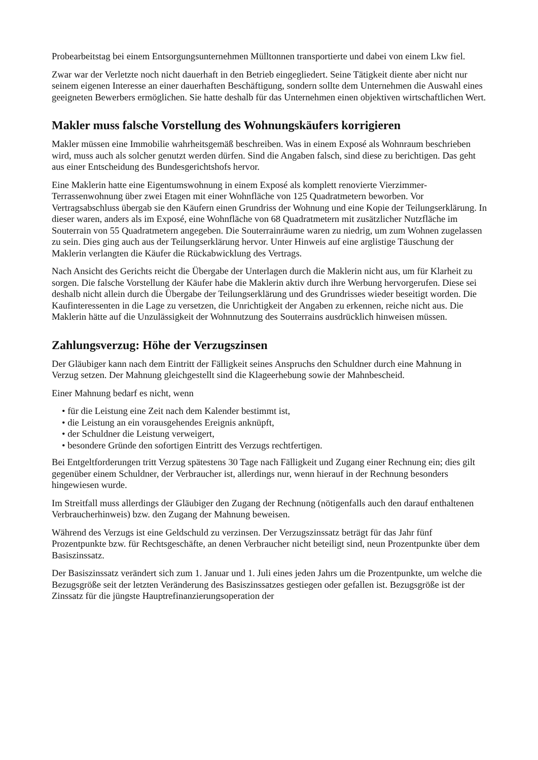Probearbeitstag bei einem Entsorgungsunternehmen Mülltonnen transportierte und dabei von einem Lkw fiel.
Zwar war der Verletzte noch nicht dauerhaft in den Betrieb eingegliedert. Seine Tätigkeit diente aber nicht nur seinem eigenen Interesse an einer dauerhaften Beschäftigung, sondern sollte dem Unternehmen die Auswahl eines geeigneten Bewerbers ermöglichen. Sie hatte deshalb für das Unternehmen einen objektiven wirtschaftlichen Wert.
Makler muss falsche Vorstellung des Wohnungskäufers korrigieren
Makler müssen eine Immobilie wahrheitsgemäß beschreiben. Was in einem Exposé als Wohnraum beschrieben wird, muss auch als solcher genutzt werden dürfen. Sind die Angaben falsch, sind diese zu berichtigen. Das geht aus einer Entscheidung des Bundesgerichtshofs hervor.
Eine Maklerin hatte eine Eigentumswohnung in einem Exposé als komplett renovierte Vierzimmer-Terrassenwohnung über zwei Etagen mit einer Wohnfläche von 125 Quadratmetern beworben. Vor Vertragsabschluss übergab sie den Käufern einen Grundriss der Wohnung und eine Kopie der Teilungserklärung. In dieser waren, anders als im Exposé, eine Wohnfläche von 68 Quadratmetern mit zusätzlicher Nutzfläche im Souterrain von 55 Quadratmetern angegeben. Die Souterrainräume waren zu niedrig, um zum Wohnen zugelassen zu sein. Dies ging auch aus der Teilungserklärung hervor. Unter Hinweis auf eine arglistige Täuschung der Maklerin verlangten die Käufer die Rückabwicklung des Vertrags.
Nach Ansicht des Gerichts reicht die Übergabe der Unterlagen durch die Maklerin nicht aus, um für Klarheit zu sorgen. Die falsche Vorstellung der Käufer habe die Maklerin aktiv durch ihre Werbung hervorgerufen. Diese sei deshalb nicht allein durch die Übergabe der Teilungserklärung und des Grundrisses wieder beseitigt worden. Die Kaufinteressenten in die Lage zu versetzen, die Unrichtigkeit der Angaben zu erkennen, reiche nicht aus. Die Maklerin hätte auf die Unzulässigkeit der Wohnnutzung des Souterrains ausdrücklich hinweisen müssen.
Zahlungsverzug: Höhe der Verzugszinsen
Der Gläubiger kann nach dem Eintritt der Fälligkeit seines Anspruchs den Schuldner durch eine Mahnung in Verzug setzen. Der Mahnung gleichgestellt sind die Klageerhebung sowie der Mahnbescheid.
Einer Mahnung bedarf es nicht, wenn
• für die Leistung eine Zeit nach dem Kalender bestimmt ist,
• die Leistung an ein vorausgehendes Ereignis anknüpft,
• der Schuldner die Leistung verweigert,
• besondere Gründe den sofortigen Eintritt des Verzugs rechtfertigen.
Bei Entgeltforderungen tritt Verzug spätestens 30 Tage nach Fälligkeit und Zugang einer Rechnung ein; dies gilt gegenüber einem Schuldner, der Verbraucher ist, allerdings nur, wenn hierauf in der Rechnung besonders hingewiesen wurde.
Im Streitfall muss allerdings der Gläubiger den Zugang der Rechnung (nötigenfalls auch den darauf enthaltenen Verbraucherhinweis) bzw. den Zugang der Mahnung beweisen.
Während des Verzugs ist eine Geldschuld zu verzinsen. Der Verzugszinssatz beträgt für das Jahr fünf Prozentpunkte bzw. für Rechtsgeschäfte, an denen Verbraucher nicht beteiligt sind, neun Prozentpunkte über dem Basiszinssatz.
Der Basiszinssatz verändert sich zum 1. Januar und 1. Juli eines jeden Jahrs um die Prozentpunkte, um welche die Bezugsgröße seit der letzten Veränderung des Basiszinssatzes gestiegen oder gefallen ist. Bezugsgröße ist der Zinssatz für die jüngste Hauptrefinanzierungsoperation der